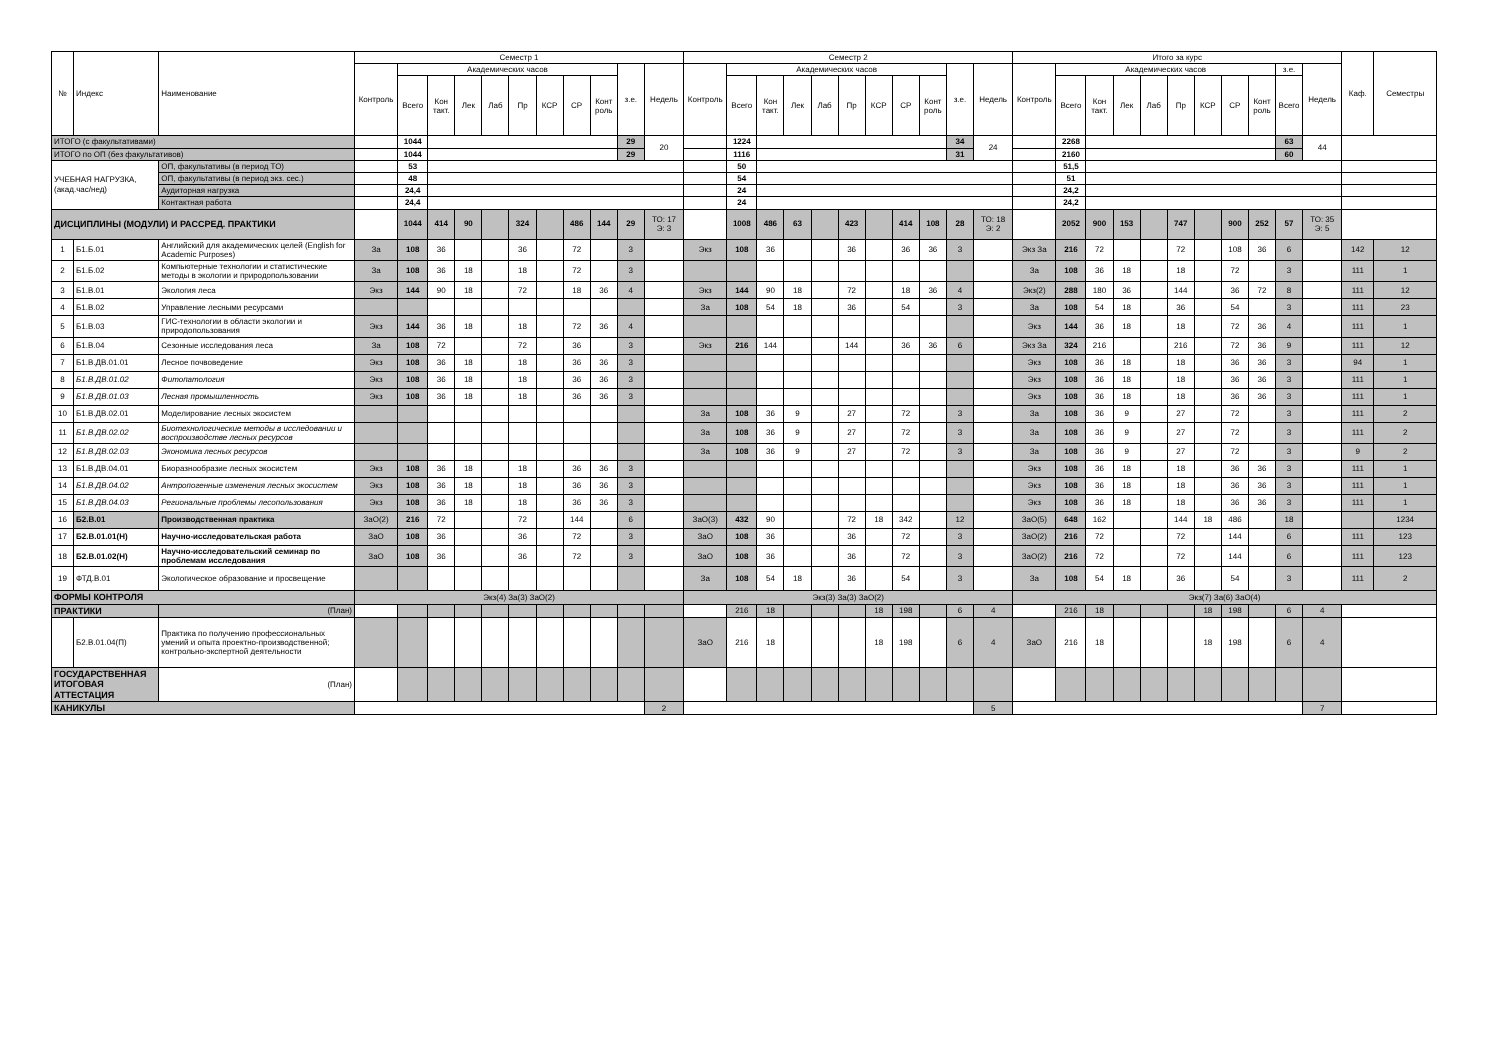| № | Индекс | Наименование | Семестр 1 | | | | | | | | | | | Семестр 2 | | | | | | | | | | | Итого за курс | | | | | | | | | | | Каф. | Семестры |
| --- | --- | --- | --- | --- | --- | --- | --- | --- | --- | --- | --- | --- | --- | --- | --- | --- | --- | --- | --- | --- | --- | --- | --- | --- | --- | --- | --- | --- | --- | --- | --- | --- | --- | --- | --- | --- | --- |
| | | | Контроль | Академических часов | | | | | | | | з.е. | Недель | Контроль | Академических часов | | | | | | | | з.е. | Недель | Контроль | Академических часов | | | | | | | | з.е. | Недель | | |
| | | | | Всего | Кон такт. | Лек | Лаб | Пр | КСР | СР | Конт роль | | | | Всего | Кон такт. | Лек | Лаб | Пр | КСР | СР | Конт роль | | | | Всего | Кон такт. | Лек | Лаб | Пр | КСР | СР | Конт роль | Всего | | | |
| ИТОГО (с факультативами) | | | | 1044 | | | | | | | | 29 | 20 | | 1224 | | | | | | | | 34 | 24 | | 2268 | | | | | | | | 63 | 44 | | |
| ИТОГО по ОП (без факультативов) | | | | 1044 | | | | | | | | 29 | | | 1116 | | | | | | | | 31 | | | 2160 | | | | | | | | 60 | | | |
| УЧЕБНАЯ НАГРУЗКА, (акад.час/нед) | | ОП, факультативы (в период ТО) | | 53 | | | | | | | | | | | 50 | | | | | | | | | | | 51,5 | | | | | | | | | | | |
| | | ОП, факультативы (в период экз. сес.) | | 48 | | | | | | | | | | | 54 | | | | | | | | | | | 51 | | | | | | | | | | | |
| | | Аудиторная нагрузка | | 24,4 | | | | | | | | | | | 24 | | | | | | | | | | | 24,2 | | | | | | | | | | | |
| | | Контактная работа | | 24,4 | | | | | | | | | | | 24 | | | | | | | | | | | 24,2 | | | | | | | | | | | |
| ДИСЦИПЛИНЫ (МОДУЛИ) И РАССРЕД. ПРАКТИКИ | | | | 1044 | 414 | 90 | | 324 | | 486 | 144 | 29 | ТО: 17 Э: 3 | | 1008 | 486 | 63 | | 423 | | 414 | 108 | 28 | ТО: 18 Э: 2 | | 2052 | 900 | 153 | | 747 | | 900 | 252 | 57 | ТО: 35 Э: 5 | | |
| 1 | Б1.Б.01 | Английский для академических целей (English for Academic Purposes) | За | 108 | 36 | | | 36 | | 72 | | 3 | | Экз | 108 | 36 | | | 36 | | 36 | 36 | 3 | | Экз За | 216 | 72 | | | 72 | | 108 | 36 | 6 | | 142 | 12 |
| 2 | Б1.Б.02 | Компьютерные технологии и статистические методы в экологии и природопользовании | За | 108 | 36 | 18 | | 18 | | 72 | | 3 | | | | | | | | | | | | | За | 108 | 36 | 18 | | 18 | | 72 | | 3 | | 111 | 1 |
| 3 | Б1.В.01 | Экология леса | Экз | 144 | 90 | 18 | | 72 | | 18 | 36 | 4 | | Экз | 144 | 90 | 18 | | 72 | | 18 | 36 | 4 | | Экз(2) | 288 | 180 | 36 | | 144 | | 36 | 72 | 8 | | 111 | 12 |
| 4 | Б1.В.02 | Управление лесными ресурсами | | | | | | | | | | | | За | 108 | 54 | 18 | | 36 | | 54 | | 3 | | За | 108 | 54 | 18 | | 36 | | 54 | | 3 | | 111 | 23 |
| 5 | Б1.В.03 | ГИС-технологии в области экологии и природопользования | Экз | 144 | 36 | 18 | | 18 | | 72 | 36 | 4 | | | | | | | | | | | | | Экз | 144 | 36 | 18 | | 18 | | 72 | 36 | 4 | | 111 | 1 |
| 6 | Б1.В.04 | Сезонные исследования леса | За | 108 | 72 | | | 72 | | 36 | | 3 | | Экз | 216 | 144 | | | 144 | | 36 | 36 | 6 | | Экз За | 324 | 216 | | | 216 | | 72 | 36 | 9 | | 111 | 12 |
| 7 | Б1.В.ДВ.01.01 | Лесное почвоведение | Экз | 108 | 36 | 18 | | 18 | | 36 | 36 | 3 | | | | | | | | | | | | | Экз | 108 | 36 | 18 | | 18 | | 36 | 36 | 3 | | 94 | 1 |
| 8 | Б1.В.ДВ.01.02 | Фитопатология | Экз | 108 | 36 | 18 | | 18 | | 36 | 36 | 3 | | | | | | | | | | | | | Экз | 108 | 36 | 18 | | 18 | | 36 | 36 | 3 | | 111 | 1 |
| 9 | Б1.В.ДВ.01.03 | Лесная промышленность | Экз | 108 | 36 | 18 | | 18 | | 36 | 36 | 3 | | | | | | | | | | | | | Экз | 108 | 36 | 18 | | 18 | | 36 | 36 | 3 | | 111 | 1 |
| 10 | Б1.В.ДВ.02.01 | Моделирование лесных экосистем | | | | | | | | | | | | За | 108 | 36 | 9 | | 27 | | 72 | | 3 | | За | 108 | 36 | 9 | | 27 | | 72 | | 3 | | 111 | 2 |
| 11 | Б1.В.ДВ.02.02 | Биотехнологические методы в исследовании и воспроизводстве лесных ресурсов | | | | | | | | | | | | За | 108 | 36 | 9 | | 27 | | 72 | | 3 | | За | 108 | 36 | 9 | | 27 | | 72 | | 3 | | 111 | 2 |
| 12 | Б1.В.ДВ.02.03 | Экономика лесных ресурсов | | | | | | | | | | | | За | 108 | 36 | 9 | | 27 | | 72 | | 3 | | За | 108 | 36 | 9 | | 27 | | 72 | | 3 | | 9 | 2 |
| 13 | Б1.В.ДВ.04.01 | Биоразнообразие лесных экосистем | Экз | 108 | 36 | 18 | | 18 | | 36 | 36 | 3 | | | | | | | | | | | | | Экз | 108 | 36 | 18 | | 18 | | 36 | 36 | 3 | | 111 | 1 |
| 14 | Б1.В.ДВ.04.02 | Антропогенные изменения лесных экосистем | Экз | 108 | 36 | 18 | | 18 | | 36 | 36 | 3 | | | | | | | | | | | | | Экз | 108 | 36 | 18 | | 18 | | 36 | 36 | 3 | | 111 | 1 |
| 15 | Б1.В.ДВ.04.03 | Региональные проблемы лесопользования | Экз | 108 | 36 | 18 | | 18 | | 36 | 36 | 3 | | | | | | | | | | | | | Экз | 108 | 36 | 18 | | 18 | | 36 | 36 | 3 | | 111 | 1 |
| 16 | Б2.В.01 | Производственная практика | ЗаО(2) | 216 | 72 | | | 72 | | 144 | | 6 | | ЗаО(3) | 432 | 90 | | | 72 | 18 | 342 | | 12 | | ЗаО(5) | 648 | 162 | | | 144 | 18 | 486 | | 18 | | | 1234 |
| 17 | Б2.В.01.01(Н) | Научно-исследовательская работа | ЗаО | 108 | 36 | | | 36 | | 72 | | 3 | | ЗаО | 108 | 36 | | | 36 | | 72 | | 3 | | ЗаО(2) | 216 | 72 | | | 72 | | 144 | | 6 | | 111 | 123 |
| 18 | Б2.В.01.02(Н) | Научно-исследовательский семинар по проблемам исследования | ЗаО | 108 | 36 | | | 36 | | 72 | | 3 | | ЗаО | 108 | 36 | | | 36 | | 72 | | 3 | | ЗаО(2) | 216 | 72 | | | 72 | | 144 | | 6 | | 111 | 123 |
| 19 | ФТД.В.01 | Экологическое образование и просвещение | | | | | | | | | | | | За | 108 | 54 | 18 | | 36 | | 54 | | 3 | | За | 108 | 54 | 18 | | 36 | | 54 | | 3 | | 111 | 2 |
| ФОРМЫ КОНТРОЛЯ | | | Экз(4) За(3) ЗаО(2) | | | | | | | | | | | Экз(3) За(3) ЗаО(2) | | | | | | | | | | | Экз(7) За(6) ЗаО(4) | | | | | | | | | | | | |
| ПРАКТИКИ | | (План) | | | | | | | | | | | | | 216 | 18 | | | | 18 | 198 | | 6 | 4 | | 216 | 18 | | | | 18 | 198 | | 6 | 4 | | |
| | Б2.В.01.04(П) | Практика по получению профессиональных умений и опыта проектно-производственной; контрольно-экспертной деятельности | | | | | | | | | | | | ЗаО | 216 | 18 | | | | 18 | 198 | | 6 | 4 | ЗаО | 216 | 18 | | | | 18 | 198 | | 6 | 4 | | |
| ГОСУДАРСТВЕННАЯ ИТОГОВАЯ АТТЕСТАЦИЯ | | (План) | | | | | | | | | | | | | | | | | | | | | | | | | | | | | | | | | | | |
| КАНИКУЛЫ | | | | | | | | | | | | | 2 | | | | | | | | | | | 5 | | | | | | | | | | | 7 | | |